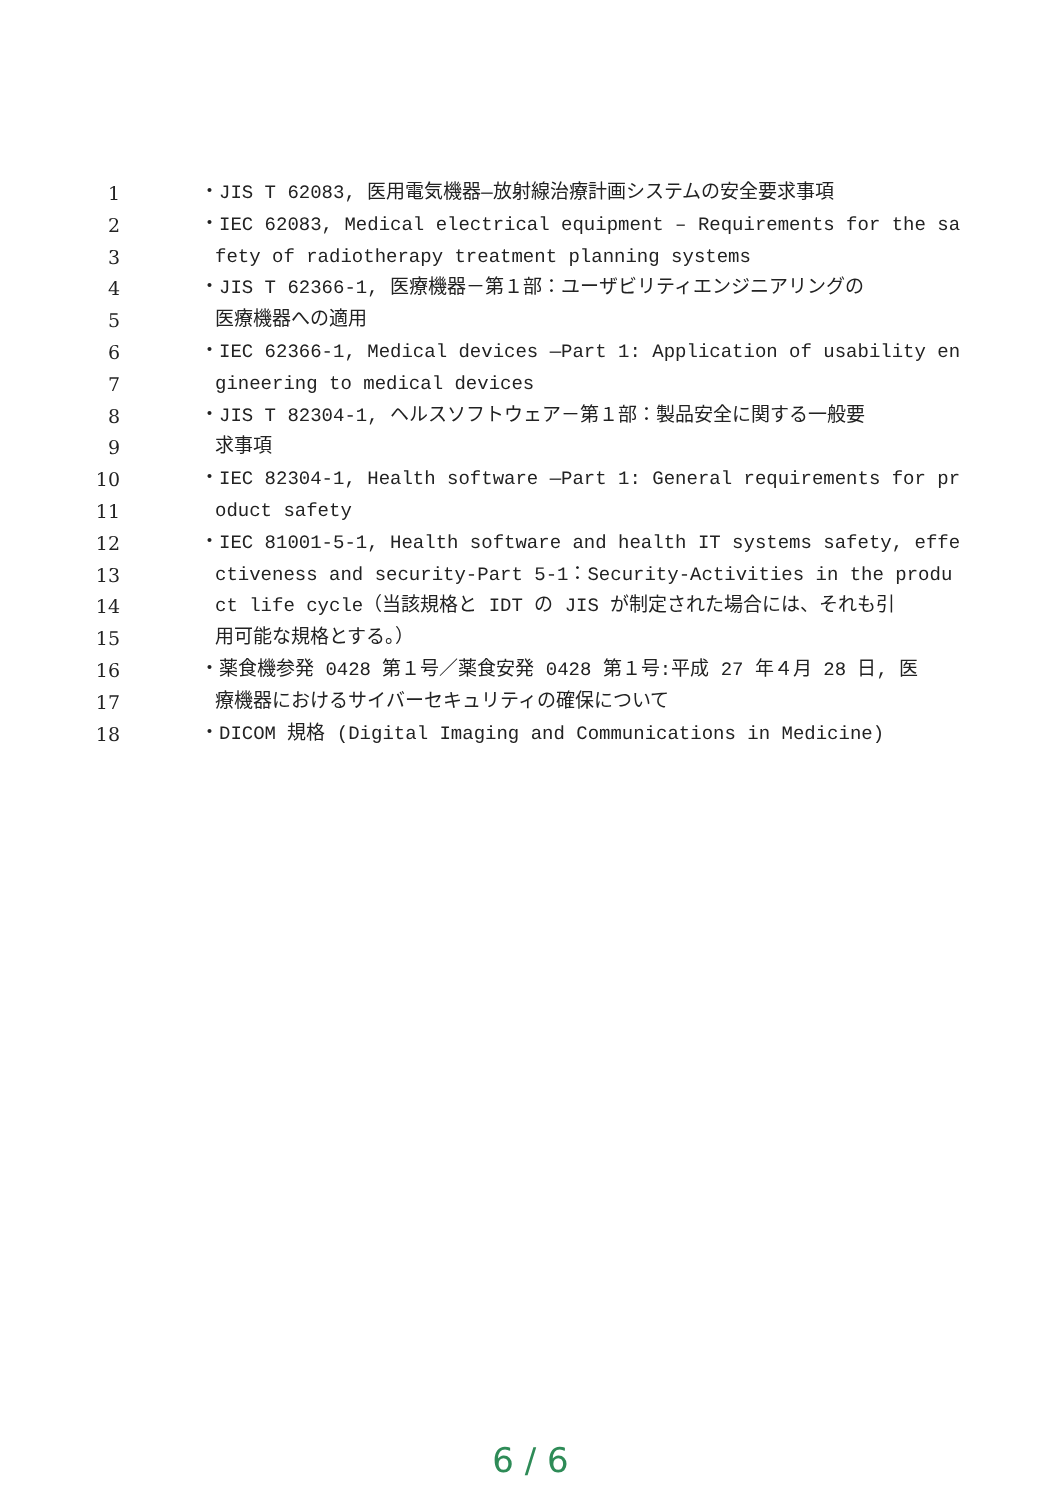1 ・JIS T 62083, 医用電気機器—放射線治療計画システムの安全要求事項
2 ・IEC 62083, Medical electrical equipment – Requirements for the sa
3 fety of radiotherapy treatment planning systems
4 ・JIS T 62366-1, 医療機器－第１部：ユーザビリティエンジニアリングの
5 医療機器への適用
6 ・IEC 62366-1, Medical devices —Part 1: Application of usability en
7 gineering to medical devices
8 ・JIS T 82304-1, ヘルスソフトウェア－第１部：製品安全に関する一般要
9 求事項
10 ・IEC 82304-1, Health software —Part 1: General requirements for pr
11 oduct safety
12 ・IEC 81001-5-1, Health software and health IT systems safety, effe
13 ctiveness and security-Part 5-1：Security-Activities in the produ
14 ct life cycle（当該規格と IDT の JIS が制定された場合には、それも引
15 用可能な規格とする。）
16 ・薬食機参発 0428 第１号／薬食安発 0428 第１号:平成 27 年４月 28 日, 医
17 療機器におけるサイバーセキュリティの確保について
18 ・DICOM 規格 (Digital Imaging and Communications in Medicine)
6 / 6